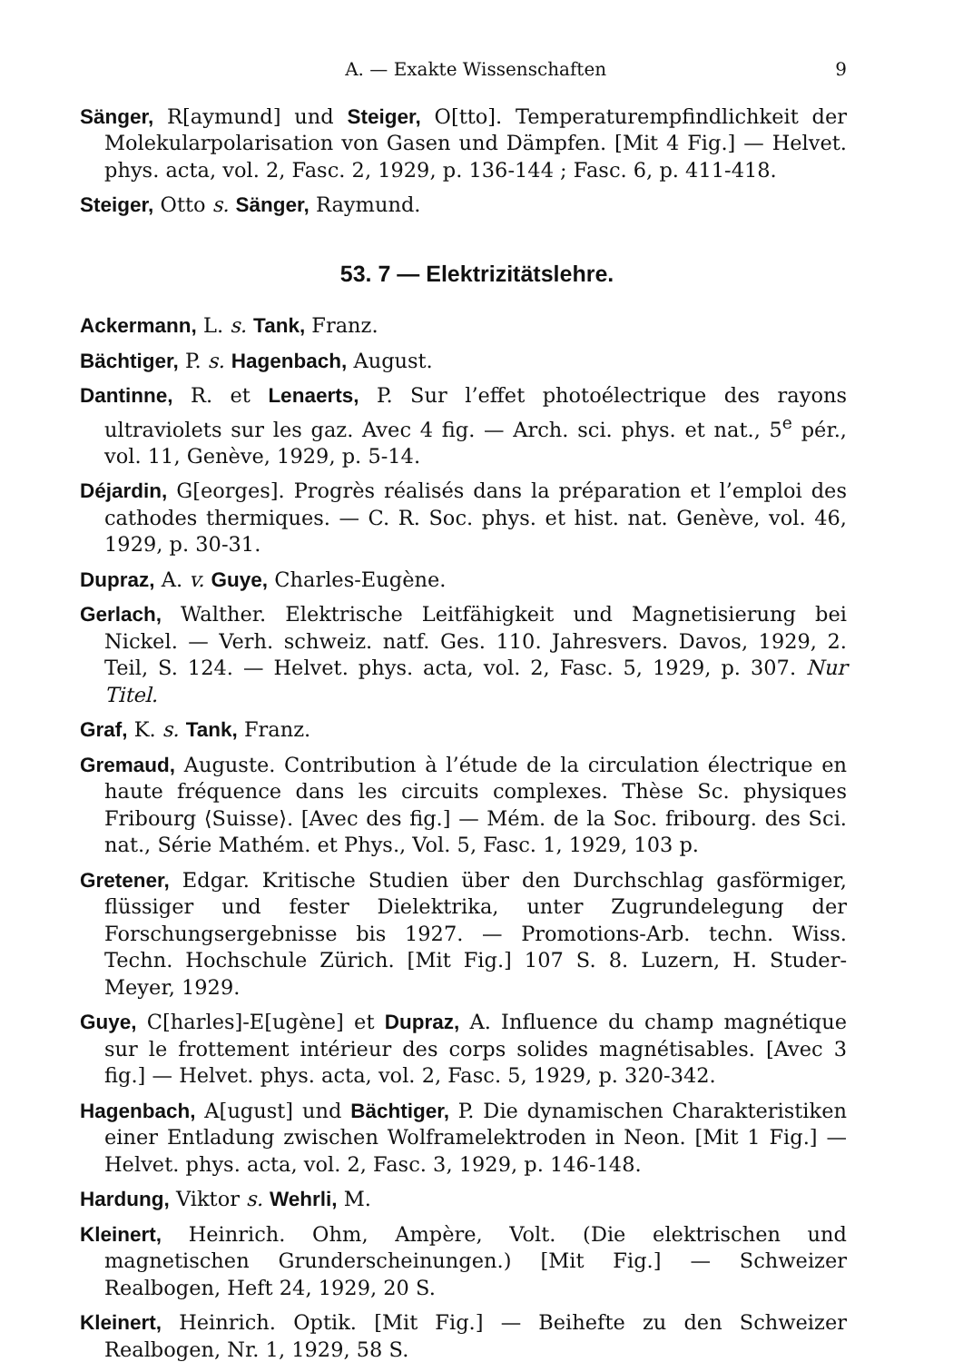A. — Exakte Wissenschaften 9
Sänger, R[aymund] und Steiger, O[tto]. Temperaturempfindlichkeit der Molekularpolarisation von Gasen und Dämpfen. [Mit 4 Fig.] — Helvet. phys. acta, vol. 2, Fasc. 2, 1929, p. 136-144 ; Fasc. 6, p. 411-418.
Steiger, Otto s. Sänger, Raymund.
53. 7 — Elektrizitätslehre.
Ackermann, L. s. Tank, Franz.
Bächtiger, P. s. Hagenbach, August.
Dantinne, R. et Lenaerts, P. Sur l’effet photoélectrique des rayons ultraviolets sur les gaz. Avec 4 fig. — Arch. sci. phys. et nat., 5<sup>e</sup> pér., vol. 11, Genève, 1929, p. 5-14.
Déjardin, G[eorges]. Progrès réalisés dans la préparation et l’emploi des cathodes thermiques. — C. R. Soc. phys. et hist. nat. Genève, vol. 46, 1929, p. 30-31.
Dupraz, A. v. Guye, Charles-Eugène.
Gerlach, Walther. Elektrische Leitfähigkeit und Magnetisierung bei Nickel. — Verh. schweiz. natf. Ges. 110. Jahresvers. Davos, 1929, 2. Teil, S. 124. — Helvet. phys. acta, vol. 2, Fasc. 5, 1929, p. 307. Nur Titel.
Graf, K. s. Tank, Franz.
Gremaud, Auguste. Contribution à l’étude de la circulation électrique en haute fréquence dans les circuits complexes. Thèse Sc. physiques Fribourg ⟨Suisse⟩. [Avec des fig.] — Mém. de la Soc. fribourg. des Sci. nat., Série Mathém. et Phys., Vol. 5, Fasc. 1, 1929, 103 p.
Gretener, Edgar. Kritische Studien über den Durchschlag gasförmiger, flüssiger und fester Dielektrika, unter Zugrundelegung der Forschungsergebnisse bis 1927. — Promotions-Arb. techn. Wiss. Techn. Hochschule Zürich. [Mit Fig.] 107 S. 8. Luzern, H. Studer-Meyer, 1929.
Guye, C[harles]-E[ugène] et Dupraz, A. Influence du champ magnétique sur le frottement intérieur des corps solides magnétisables. [Avec 3 fig.] — Helvet. phys. acta, vol. 2, Fasc. 5, 1929, p. 320-342.
Hagenbach, A[ugust] und Bächtiger, P. Die dynamischen Charakteristiken einer Entladung zwischen Wolframelektroden in Neon. [Mit 1 Fig.] — Helvet. phys. acta, vol. 2, Fasc. 3, 1929, p. 146-148.
Hardung, Viktor s. Wehrli, M.
Kleinert, Heinrich. Ohm, Ampère, Volt. (Die elektrischen und magnetischen Grunderscheinungen.) [Mit Fig.] — Schweizer Realbogen, Heft 24, 1929, 20 S.
Kleinert, Heinrich. Optik. [Mit Fig.] — Beihefte zu den Schweizer Realbogen, Nr. 1, 1929, 58 S.